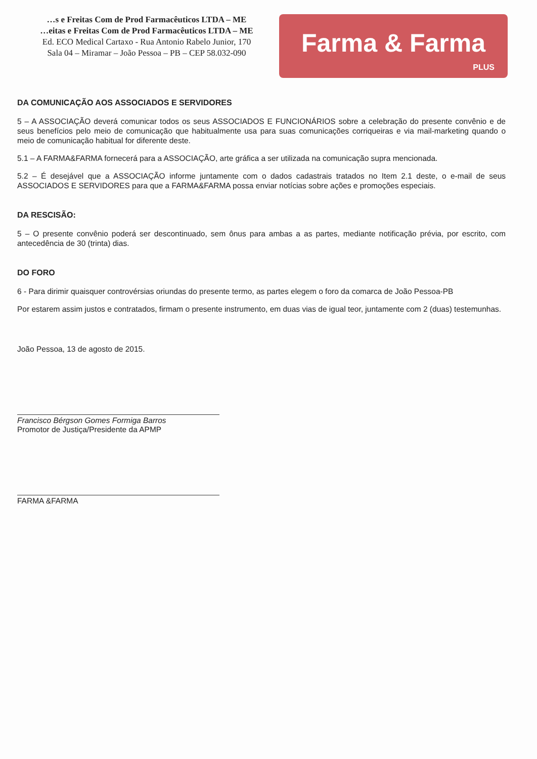…s e Freitas Com de Prod Farmacêuticos LTDA – ME
…eitas e Freitas Com de Prod Farmacêuticos LTDA – ME
Ed. ECO Medical Cartaxo - Rua Antonio Rabelo Junior, 170
Sala 04 – Miramar – João Pessoa – PB – CEP 58.032-090
Farma & Farma
PLUS
DA COMUNICAÇÃO AOS ASSOCIADOS E SERVIDORES
5 – A ASSOCIAÇÃO deverá comunicar todos os seus ASSOCIADOS E FUNCIONÁRIOS sobre a celebração do presente convênio e de seus benefícios pelo meio de comunicação que habitualmente usa para suas comunicações corriqueiras e via mail-marketing quando o meio de comunicação habitual for diferente deste.
5.1 – A FARMA&FARMA fornecerá para a ASSOCIAÇÃO, arte gráfica a ser utilizada na comunicação supra mencionada.
5.2 – É desejável que a ASSOCIAÇÃO informe juntamente com o dados cadastrais tratados no Item 2.1 deste, o e-mail de seus ASSOCIADOS E SERVIDORES para que a FARMA&FARMA possa enviar notícias sobre ações e promoções especiais.
DA RESCISÃO:
5 – O presente convênio poderá ser descontinuado, sem ônus para ambas a as partes, mediante notificação prévia, por escrito, com antecedência de 30 (trinta) dias.
DO FORO
6 - Para dirimir quaisquer controvérsias oriundas do presente termo, as partes elegem o foro da comarca de João Pessoa-PB
Por estarem assim justos e contratados, firmam o presente instrumento, em duas vias de igual teor, juntamente com 2 (duas) testemunhas.
João Pessoa, 13 de agosto de 2015.
Francisco Bérgson Gomes Formiga Barros
Promotor de Justiça/Presidente da APMP
FARMA &FARMA